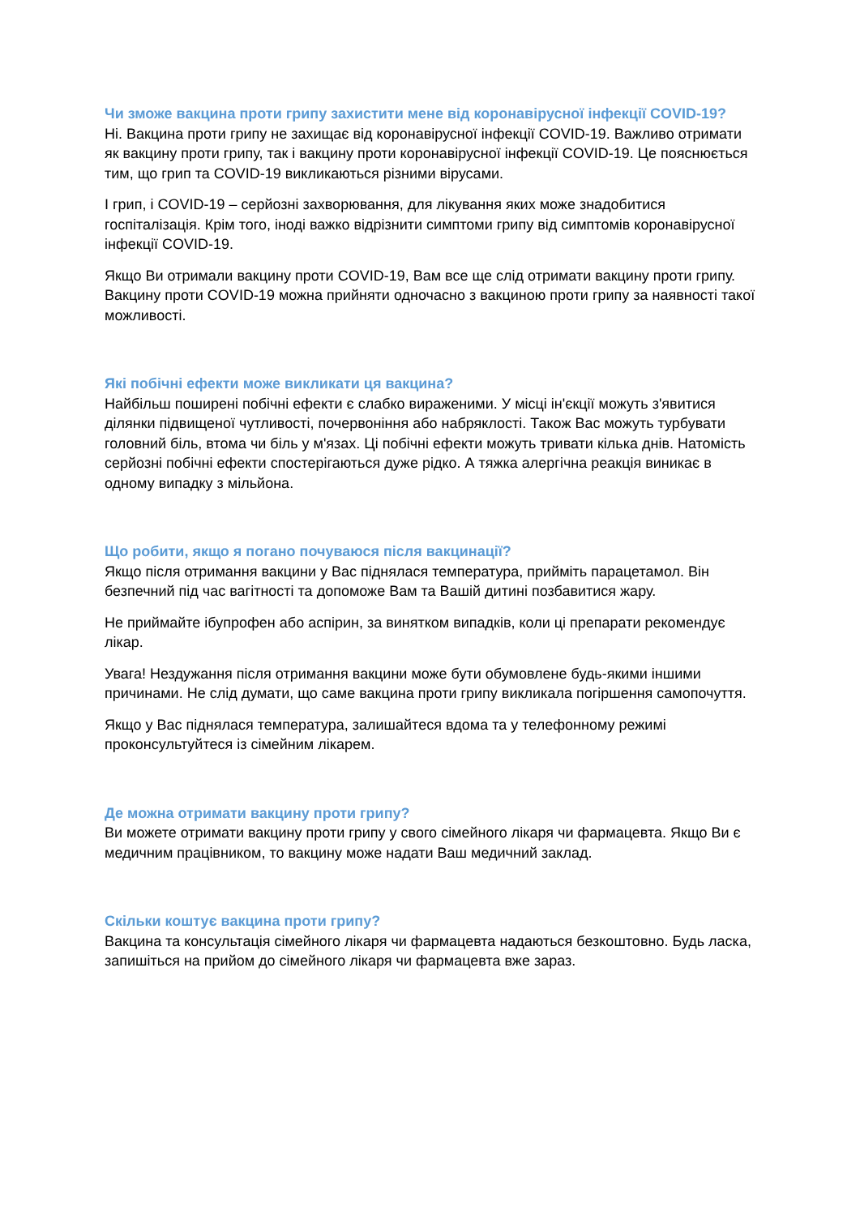Чи зможе вакцина проти грипу захистити мене від коронавірусної інфекції COVID-19?
Ні. Вакцина проти грипу не захищає від коронавірусної інфекції COVID-19. Важливо отримати як вакцину проти грипу, так і вакцину проти коронавірусної інфекції COVID-19. Це пояснюється тим, що грип та COVID-19 викликаються різними вірусами.
І грип, і COVID-19 – серйозні захворювання, для лікування яких може знадобитися госпіталізація. Крім того, іноді важко відрізнити симптоми грипу від симптомів коронавірусної інфекції COVID-19.
Якщо Ви отримали вакцину проти COVID-19, Вам все ще слід отримати вакцину проти грипу. Вакцину проти COVID-19 можна прийняти одночасно з вакциною проти грипу за наявності такої можливості.
Які побічні ефекти може викликати ця вакцина?
Найбільш поширені побічні ефекти є слабко вираженими. У місці ін'єкції можуть з'явитися ділянки підвищеної чутливості, почервоніння або набряклості. Також Вас можуть турбувати головний біль, втома чи біль у м'язах. Ці побічні ефекти можуть тривати кілька днів. Натомість серйозні побічні ефекти спостерігаються дуже рідко. А тяжка алергічна реакція виникає в одному випадку з мільйона.
Що робити, якщо я погано почуваюся після вакцинації?
Якщо після отримання вакцини у Вас піднялася температура, прийміть парацетамол. Він безпечний під час вагітності та допоможе Вам та Вашій дитині позбавитися жару.
Не приймайте ібупрофен або аспірин, за винятком випадків, коли ці препарати рекомендує лікар.
Увага! Нездужання після отримання вакцини може бути обумовлене будь-якими іншими причинами. Не слід думати, що саме вакцина проти грипу викликала погіршення самопочуття.
Якщо у Вас піднялася температура, залишайтеся вдома та у телефонному режимі проконсультуйтеся із сімейним лікарем.
Де можна отримати вакцину проти грипу?
Ви можете отримати вакцину проти грипу у свого сімейного лікаря чи фармацевта. Якщо Ви є медичним працівником, то вакцину може надати Ваш медичний заклад.
Скільки коштує вакцина проти грипу?
Вакцина та консультація сімейного лікаря чи фармацевта надаються безкоштовно. Будь ласка, запишіться на прийом до сімейного лікаря чи фармацевта вже зараз.